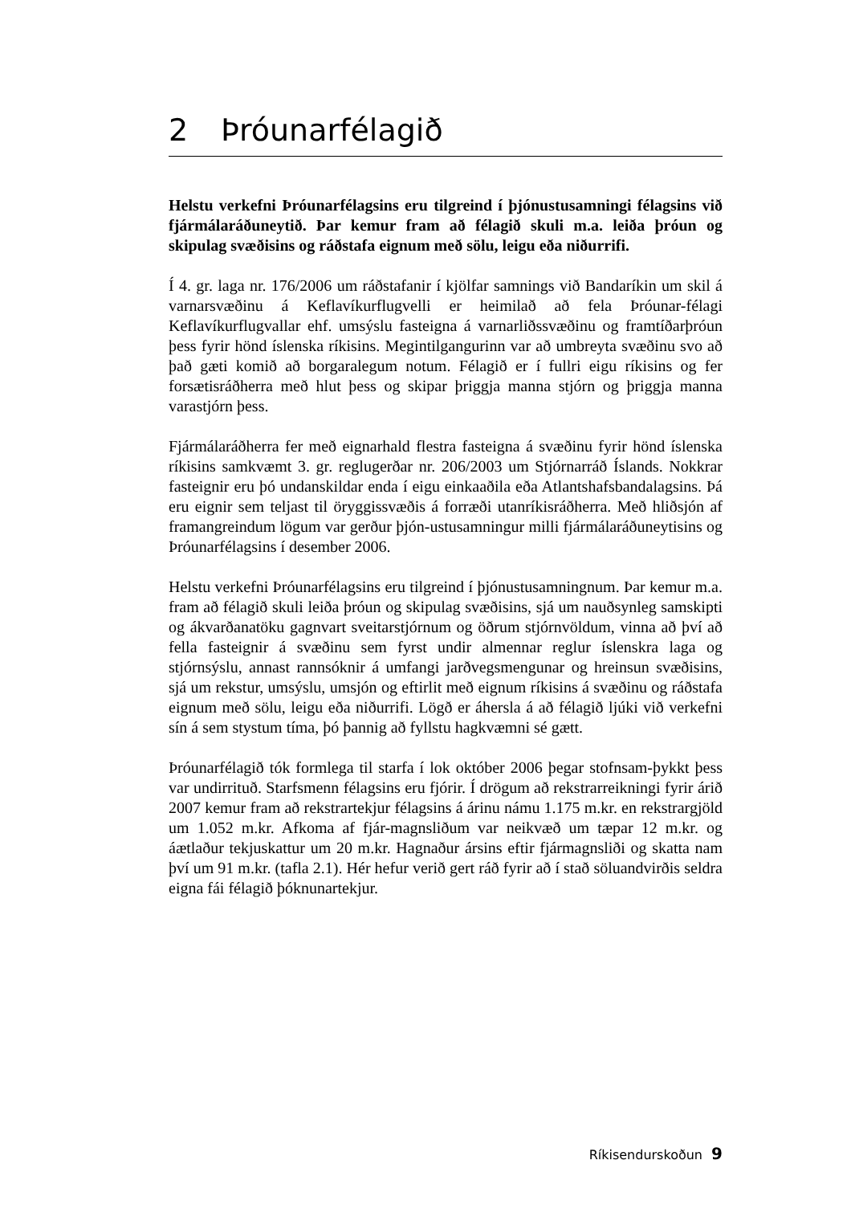2 Þróunarfélagið
Helstu verkefni Þróunarfélagsins eru tilgreind í þjónustusamningi félagsins við fjármálaráðuneytið. Þar kemur fram að félagið skuli m.a. leiða þróun og skipulag svæðisins og ráðstafa eignum með sölu, leigu eða niðurrifi.
Í 4. gr. laga nr. 176/2006 um ráðstafanir í kjölfar samnings við Bandaríkin um skil á varnarsvæðinu á Keflavíkurflugvelli er heimilað að fela Þróunar-félagi Keflavíkurflugvallar ehf. umsýslu fasteigna á varnarliðssvæðinu og framtíðarþróun þess fyrir hönd íslenska ríkisins. Megintilgangurinn var að umbreyta svæðinu svo að það gæti komið að borgaralegum notum. Félagið er í fullri eigu ríkisins og fer forsætisráðherra með hlut þess og skipar þriggja manna stjórn og þriggja manna varastjórn þess.
Fjármálaráðherra fer með eignarhald flestra fasteigna á svæðinu fyrir hönd íslenska ríkisins samkvæmt 3. gr. reglugerðar nr. 206/2003 um Stjórnarráð Íslands. Nokkrar fasteignir eru þó undanskildar enda í eigu einkaaðila eða Atlantshafsbandalagsins. Þá eru eignir sem teljast til öryggissvæðis á forræði utanríkisráðherra. Með hliðsjón af framangreindum lögum var gerður þjón-ustusamningur milli fjármálaráðuneytisins og Þróunarfélagsins í desember 2006.
Helstu verkefni Þróunarfélagsins eru tilgreind í þjónustusamningnum. Þar kemur m.a. fram að félagið skuli leiða þróun og skipulag svæðisins, sjá um nauðsynleg samskipti og ákvarðanatöku gagnvart sveitarstjórnum og öðrum stjórnvöldum, vinna að því að fella fasteignir á svæðinu sem fyrst undir almennar reglur íslenskra laga og stjórnsýslu, annast rannsóknir á umfangi jarðvegsmengunar og hreinsun svæðisins, sjá um rekstur, umsýslu, umsjón og eftirlit með eignum ríkisins á svæðinu og ráðstafa eignum með sölu, leigu eða niðurrifi. Lögð er áhersla á að félagið ljúki við verkefni sín á sem stystum tíma, þó þannig að fyllstu hagkvæmni sé gætt.
Þróunarfélagið tók formlega til starfa í lok október 2006 þegar stofnsam-þykkt þess var undirrituð. Starfsmenn félagsins eru fjórir. Í drögum að rekstrarreikningi fyrir árið 2007 kemur fram að rekstrartekjur félagsins á árinu námu 1.175 m.kr. en rekstrargjöld um 1.052 m.kr. Afkoma af fjár-magnsliðum var neikvæð um tæpar 12 m.kr. og áætlaður tekjuskattur um 20 m.kr. Hagnaður ársins eftir fjármagnsliði og skatta nam því um 91 m.kr. (tafla 2.1). Hér hefur verið gert ráð fyrir að í stað söluandvirðis seldra eigna fái félagið þóknunartekjur.
Ríkisendurskoðun 9